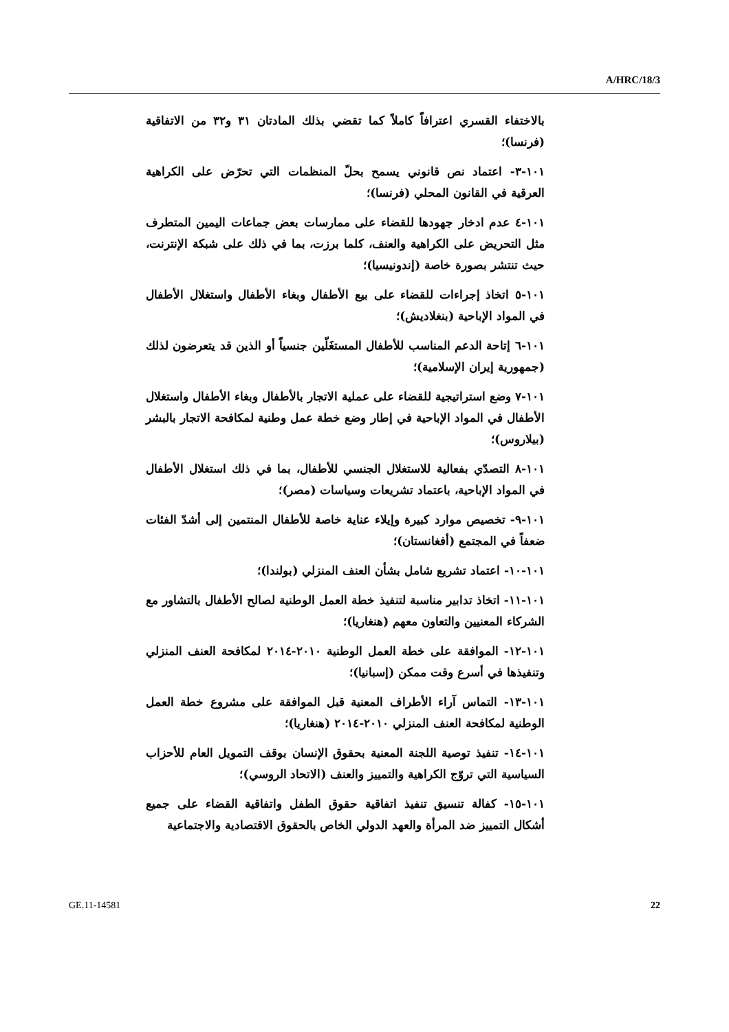A/HRC/18/3
بالاختفاء القسري اعترافاً كاملاً كما تقضي بذلك المادتان ٣١ و٣٢ من الاتفاقية (فرنسا)؛
١٠١-٣- اعتماد نص قانوني يسمح بحلّ المنظمات التي تحرّض على الكراهية العرقية في القانون المحلي (فرنسا)؛
١٠١-٤ عدم ادخار جهودها للقضاء على ممارسات بعض جماعات اليمين المتطرف مثل التحريض على الكراهية والعنف، كلما برزت، بما في ذلك على شبكة الإنترنت، حيث تنتشر بصورة خاصة (إندونيسيا)؛
١٠١-٥ اتخاذ إجراءات للقضاء على بيع الأطفال وبغاء الأطفال واستغلال الأطفال في المواد الإباحية (بنغلاديش)؛
١٠١-٦ إتاحة الدعم المناسب للأطفال المستغَلّين جنسياً أو الذين قد يتعرضون لذلك (جمهورية إيران الإسلامية)؛
١٠١-٧ وضع استراتيجية للقضاء على عملية الاتجار بالأطفال وبغاء الأطفال واستغلال الأطفال في المواد الإباحية في إطار وضع خطة عمل وطنية لمكافحة الاتجار بالبشر (بيلاروس)؛
١٠١-٨ التصدّي بفعالية للاستغلال الجنسي للأطفال، بما في ذلك استغلال الأطفال في المواد الإباحية، باعتماد تشريعات وسياسات (مصر)؛
١٠١-٩- تخصيص موارد كبيرة وإيلاء عناية خاصة للأطفال المنتمين إلى أشدّ الفئات ضعفاً في المجتمع (أفغانستان)؛
١٠١-١٠- اعتماد تشريع شامل بشأن العنف المنزلي (بولندا)؛
١٠١-١١- اتخاذ تدابير مناسبة لتنفيذ خطة العمل الوطنية لصالح الأطفال بالتشاور مع الشركاء المعنيين والتعاون معهم (هنغاريا)؛
١٠١-١٢- الموافقة على خطة العمل الوطنية ٢٠١٠-٢٠١٤ لمكافحة العنف المنزلي وتنفيذها في أسرع وقت ممكن (إسبانيا)؛
١٠١-١٣- التماس آراء الأطراف المعنية قبل الموافقة على مشروع خطة العمل الوطنية لمكافحة العنف المنزلي ٢٠١٠-٢٠١٤ (هنغاريا)؛
١٠١-١٤- تنفيذ توصية اللجنة المعنية بحقوق الإنسان بوقف التمويل العام للأحزاب السياسية التي تروّج الكراهية والتمييز والعنف (الاتحاد الروسي)؛
١٠١-١٥- كفالة تنسيق تنفيذ اتفاقية حقوق الطفل واتفاقية القضاء على جميع أشكال التمييز ضد المرأة والعهد الدولي الخاص بالحقوق الاقتصادية والاجتماعية
GE.11-14581 22